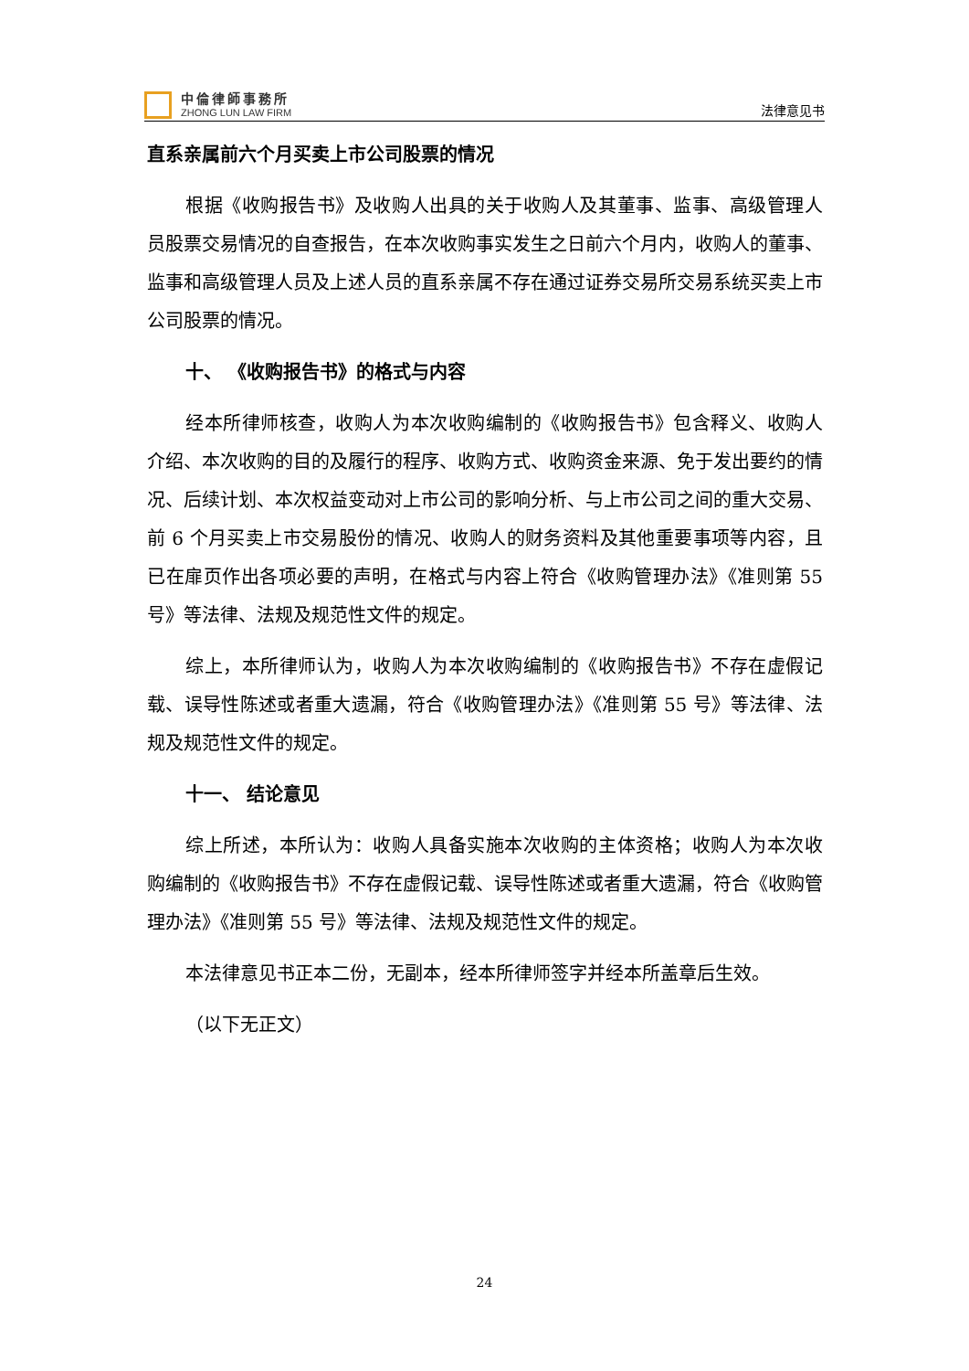中倫律師事務所
ZHONG LUN LAW FIRM
法律意见书
直系亲属前六个月买卖上市公司股票的情况
根据《收购报告书》及收购人出具的关于收购人及其董事、监事、高级管理人员股票交易情况的自查报告，在本次收购事实发生之日前六个月内，收购人的董事、监事和高级管理人员及上述人员的直系亲属不存在通过证券交易所交易系统买卖上市公司股票的情况。
十、 《收购报告书》的格式与内容
经本所律师核查，收购人为本次收购编制的《收购报告书》包含释义、收购人介绍、本次收购的目的及履行的程序、收购方式、收购资金来源、免于发出要约的情况、后续计划、本次权益变动对上市公司的影响分析、与上市公司之间的重大交易、前 6 个月买卖上市交易股份的情况、收购人的财务资料及其他重要事项等内容，且已在扉页作出各项必要的声明，在格式与内容上符合《收购管理办法》《准则第 55 号》等法律、法规及规范性文件的规定。
综上，本所律师认为，收购人为本次收购编制的《收购报告书》不存在虚假记载、误导性陈述或者重大遗漏，符合《收购管理办法》《准则第 55 号》等法律、法规及规范性文件的规定。
十一、 结论意见
综上所述，本所认为：收购人具备实施本次收购的主体资格；收购人为本次收购编制的《收购报告书》不存在虚假记载、误导性陈述或者重大遗漏，符合《收购管理办法》《准则第 55 号》等法律、法规及规范性文件的规定。
本法律意见书正本二份，无副本，经本所律师签字并经本所盖章后生效。
（以下无正文）
24